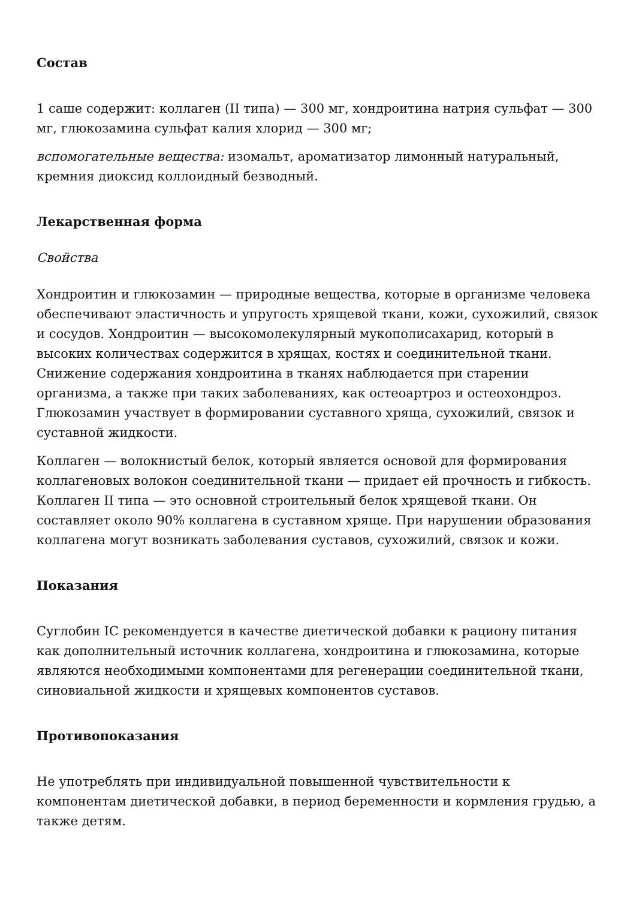Состав
1 саше содержит: коллаген (II типа) — 300 мг, хондроитина натрия сульфат — 300 мг, глюкозамина сульфат калия хлорид — 300 мг;
вспомогательные вещества: изомальт, ароматизатор лимонный натуральный, кремния диоксид коллоидный безводный.
Лекарственная форма
Свойства
Хондроитин и глюкозамин — природные вещества, которые в организме человека обеспечивают эластичность и упругость хрящевой ткани, кожи, сухожилий, связок и сосудов. Хондроитин — высокомолекулярный мукополисахарид, который в высоких количествах содержится в хрящах, костях и соединительной ткани. Снижение содержания хондроитина в тканях наблюдается при старении организма, а также при таких заболеваниях, как остеоартроз и остеохондроз. Глюкозамин участвует в формировании суставного хряща, сухожилий, связок и суставной жидкости.
Коллаген — волокнистый белок, который является основой для формирования коллагеновых волокон соединительной ткани — придает ей прочность и гибкость. Коллаген II типа — это основной строительный белок хрящевой ткани. Он составляет около 90% коллагена в суставном хряще. При нарушении образования коллагена могут возникать заболевания суставов, сухожилий, связок и кожи.
Показания
Суглобин IC рекомендуется в качестве диетической добавки к рациону питания как дополнительный источник коллагена, хондроитина и глюкозамина, которые являются необходимыми компонентами для регенерации соединительной ткани, синовиальной жидкости и хрящевых компонентов суставов.
Противопоказания
Не употреблять при индивидуальной повышенной чувствительности к компонентам диетической добавки, в период беременности и кормления грудью, а также детям.